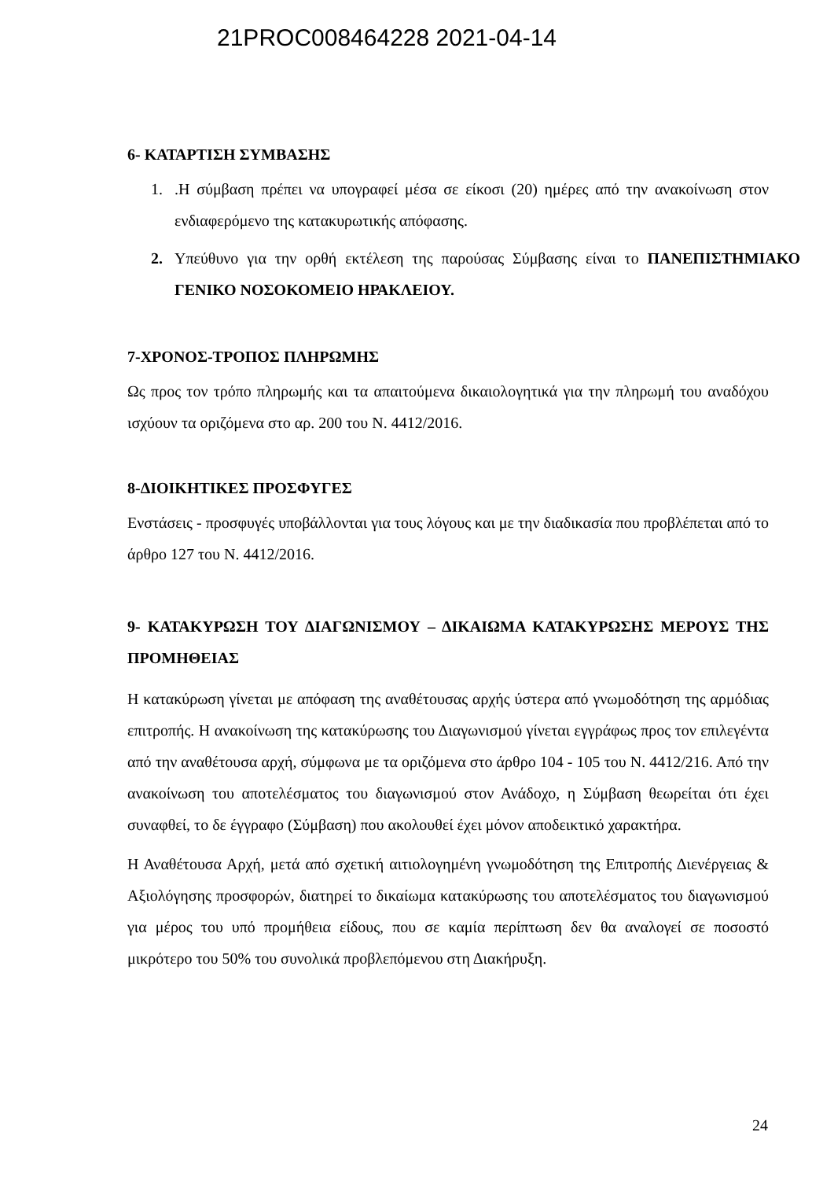21PROC008464228 2021-04-14
6- ΚΑΤΑΡΤΙΣΗ ΣΥΜΒΑΣΗΣ
1..Η σύμβαση πρέπει να υπογραφεί μέσα σε είκοσι (20) ημέρες από την ανακοίνωση στον ενδιαφερόμενο της κατακυρωτικής απόφασης.
2. Υπεύθυνο για την ορθή εκτέλεση της παρούσας Σύμβασης είναι το ΠΑΝΕΠΙΣΤΗΜΙΑΚΟ ΓΕΝΙΚΟ ΝΟΣΟΚΟΜΕΙΟ ΗΡΑΚΛΕΙΟΥ.
7-ΧΡΟΝΟΣ-ΤΡΟΠΟΣ ΠΛΗΡΩΜΗΣ
Ως προς τον τρόπο πληρωμής και τα απαιτούμενα δικαιολογητικά για την πληρωμή του αναδόχου ισχύουν τα οριζόμενα στο αρ. 200 του Ν. 4412/2016.
8-ΔΙΟΙΚΗΤΙΚΕΣ ΠΡΟΣΦΥΓΕΣ
Ενστάσεις - προσφυγές υποβάλλονται για τους λόγους και με την διαδικασία που προβλέπεται από το άρθρο 127 του Ν. 4412/2016.
9- ΚΑΤΑΚΥΡΩΣΗ ΤΟΥ ΔΙΑΓΩΝΙΣΜΟΥ – ΔΙΚΑΙΩΜΑ ΚΑΤΑΚΥΡΩΣΗΣ ΜΕΡΟΥΣ ΤΗΣ ΠΡΟΜΗΘΕΙΑΣ
Η κατακύρωση γίνεται με απόφαση της αναθέτουσας αρχής ύστερα από γνωμοδότηση της αρμόδιας επιτροπής. Η ανακοίνωση της κατακύρωσης του Διαγωνισμού γίνεται εγγράφως προς τον επιλεγέντα από την αναθέτουσα αρχή, σύμφωνα με τα οριζόμενα στο άρθρο 104 - 105 του Ν. 4412/216. Από την ανακοίνωση του αποτελέσματος του διαγωνισμού στον Ανάδοχο, η Σύμβαση θεωρείται ότι έχει συναφθεί, το δε έγγραφο (Σύμβαση) που ακολουθεί έχει μόνον αποδεικτικό χαρακτήρα.
Η Αναθέτουσα Αρχή, μετά από σχετική αιτιολογημένη γνωμοδότηση της Επιτροπής Διενέργειας & Αξιολόγησης προσφορών, διατηρεί το δικαίωμα κατακύρωσης του αποτελέσματος του διαγωνισμού για μέρος του υπό προμήθεια είδους, που σε καμία περίπτωση δεν θα αναλογεί σε ποσοστό μικρότερο του 50% του συνολικά προβλεπόμενου στη Διακήρυξη.
24